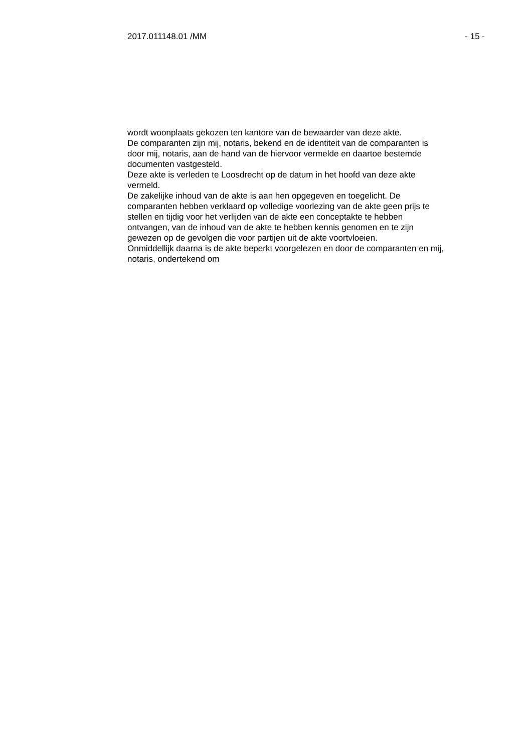2017.011148.01 /MM - 15 -
wordt woonplaats gekozen ten kantore van de bewaarder van deze akte.
De comparanten zijn mij, notaris, bekend en de identiteit van de comparanten is
door mij, notaris, aan de hand van de hiervoor vermelde en daartoe bestemde
documenten vastgesteld.
Deze akte is verleden te Loosdrecht op de datum in het hoofd van deze akte
vermeld.
De zakelijke inhoud van de akte is aan hen opgegeven en toegelicht. De
comparanten hebben verklaard op volledige voorlezing van de akte geen prijs te
stellen en tijdig voor het verlijden van de akte een conceptakte te hebben
ontvangen, van de inhoud van de akte te hebben kennis genomen en te zijn
gewezen op de gevolgen die voor partijen uit de akte voortvloeien.
Onmiddellijk daarna is de akte beperkt voorgelezen en door de comparanten en mij,
notaris, ondertekend om